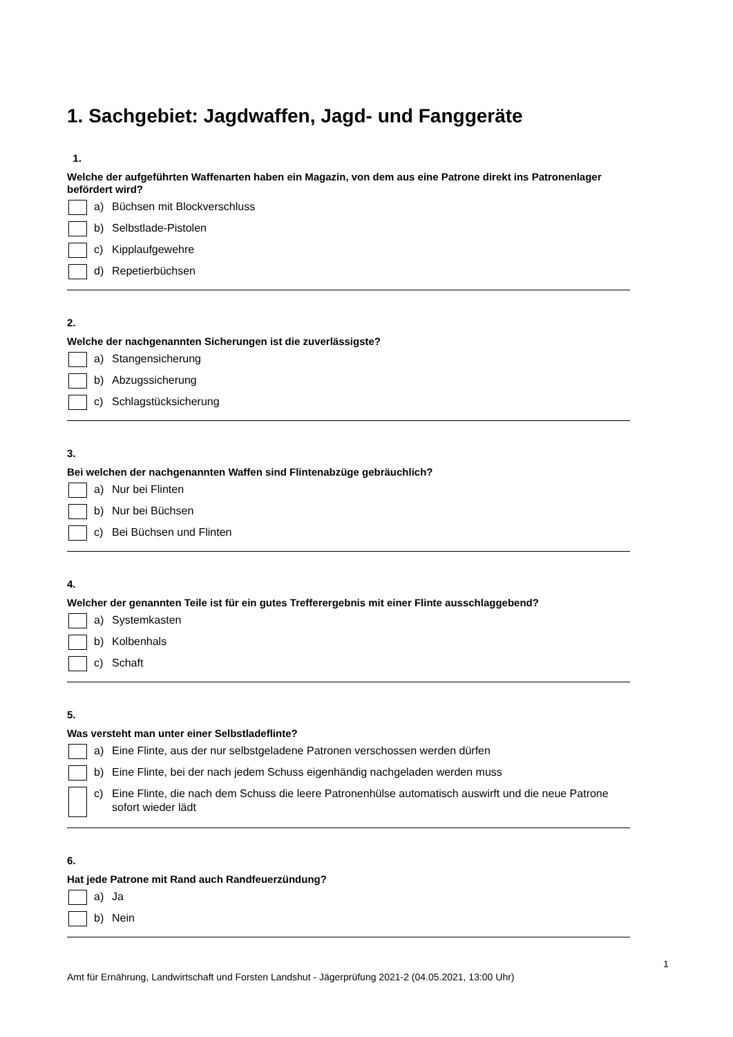1. Sachgebiet: Jagdwaffen, Jagd- und Fanggeräte
1.
Welche der aufgeführten Waffenarten haben ein Magazin, von dem aus eine Patrone direkt ins Patronenlager befördert wird?
a) Büchsen mit Blockverschluss
b) Selbstlade-Pistolen
c) Kipplaufgewehre
d) Repetierbüchsen
2.
Welche der nachgenannten Sicherungen ist die zuverlässigste?
a) Stangensicherung
b) Abzugssicherung
c) Schlagstücksicherung
3.
Bei welchen der nachgenannten Waffen sind Flintenabzüge gebräuchlich?
a) Nur bei Flinten
b) Nur bei Büchsen
c) Bei Büchsen und Flinten
4.
Welcher der genannten Teile ist für ein gutes Trefferergebnis mit einer Flinte ausschlaggebend?
a) Systemkasten
b) Kolbenhals
c) Schaft
5.
Was versteht man unter einer Selbstladeflinte?
a) Eine Flinte, aus der nur selbstgeladene Patronen verschossen werden dürfen
b) Eine Flinte, bei der nach jedem Schuss eigenhändig nachgeladen werden muss
c) Eine Flinte, die nach dem Schuss die leere Patronenhülse automatisch auswirft und die neue Patrone sofort wieder lädt
6.
Hat jede Patrone mit Rand auch Randfeuerzündung?
a) Ja
b) Nein
1
Amt für Ernährung, Landwirtschaft und Forsten Landshut - Jägerprüfung 2021-2 (04.05.2021, 13:00 Uhr)